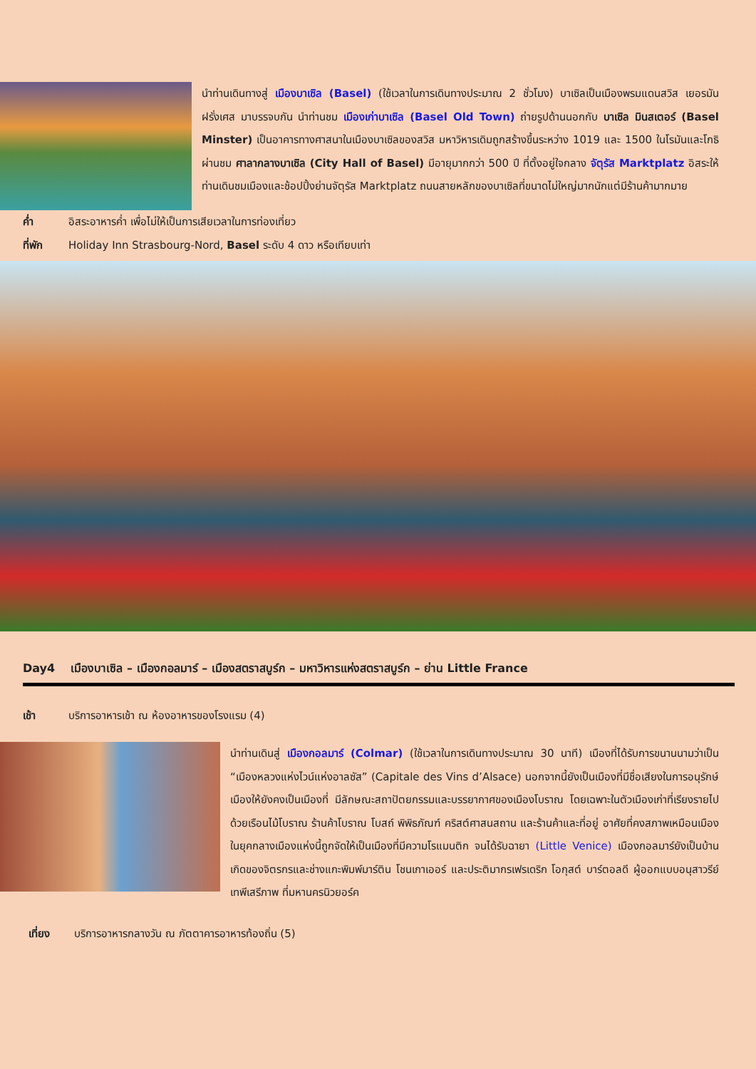นำท่านเดินทางสู่ เมืองบาเซิล (Basel) (ใช้เวลาในการเดินทางประมาณ 2 ชั่วโมง) บาเซิลเป็นเมืองพรมแดนสวิส เยอรมัน ฝรั่งเศส มาบรรจบกัน นำท่านชม เมืองเก่าบาเซิล (Basel Old Town) ถ่ายรูปด้านนอกกับ บาเซิล มินสเตอร์ (Basel Minster) เป็นอาคารทางศาสนาในเมืองบาเซิลของสวิส มหาวิหารเดิมถูกสร้างขึ้นระหว่าง 1019 และ 1500 ในโรมันและโกธิ ผ่านชม ศาลากลางบาเซิล (City Hall of Basel) มีอายุมากกว่า 500 ปี ที่ตั้งอยู่ใจกลาง จัตุรัส Marktplatz อิสระให้ท่านเดินชมเมืองและช้อปปิ้งย่านจัตุรัส Marktplatz ถนนสายหลักของบาเซิลที่ขนาดไม่ใหญ่มากนักแต่มีร้านค้ามากมาย
ค่ำ อิสระอาหารค่ำ เพื่อไม่ให้เป็นการเสียเวลาในการท่องเที่ยว
ที่พัก Holiday Inn Strasbourg-Nord, Basel ระดับ 4 ดาว หรือเทียบเท่า
Day4 เมืองบาเซิล – เมืองกอลมาร์ – เมืองสตราสบูร์ก – มหาวิหารแห่งสตราสบูร์ก – ย่าน Little France
เช้า บริการอาหารเช้า ณ ห้องอาหารของโรงแรม (4)
นำท่านเดินสู่ เมืองกอลมาร์ (Colmar) (ใช้เวลาในการเดินทางประมาณ 30 นาที) เมืองที่ได้รับการขนานนามว่าเป็น “เมืองหลวงแห่งไวน์แห่งอาลซัส” (Capitale des Vins d’Alsace) นอกจากนี้ยังเป็นเมืองที่มีชื่อเสียงในการอนุรักษ์เมืองให้ยังคงเป็นเมืองที่ มีลักษณะสถาปัตยกรรมและบรรยากาศของเมืองโบราณ โดยเฉพาะในตัวเมืองเก่าที่เรียงรายไปด้วยเรือนไม้โบราณ ร้านค้าโบราณ โบสถ์ พิพิธภัณฑ์ คริสต์ศาสนสถาน และร้านค้าและที่อยู่ อาศัยที่คงสภาพเหมือนเมืองในยุคกลางเมืองแห่งนี้ถูกจัดให้เป็นเมืองที่มีความโรแมนติก จนได้รับฉายา (Little Venice) เมืองกอลมาร์ยังเป็นบ้านเกิดของจิตรกรและช่างแกะพิมพ์มาร์ติน โชนเกาเออร์ และประติมากรเฟรเดริก โอกุสต์ บาร์ตอลดี ผู้ออกแบบอนุสาวรีย์เทพีเสรีภาพ ที่มหานครนิวยอร์ค
เที่ยง บริการอาหารกลางวัน ณ ภัตตาคารอาหารท้องถิ่น (5)